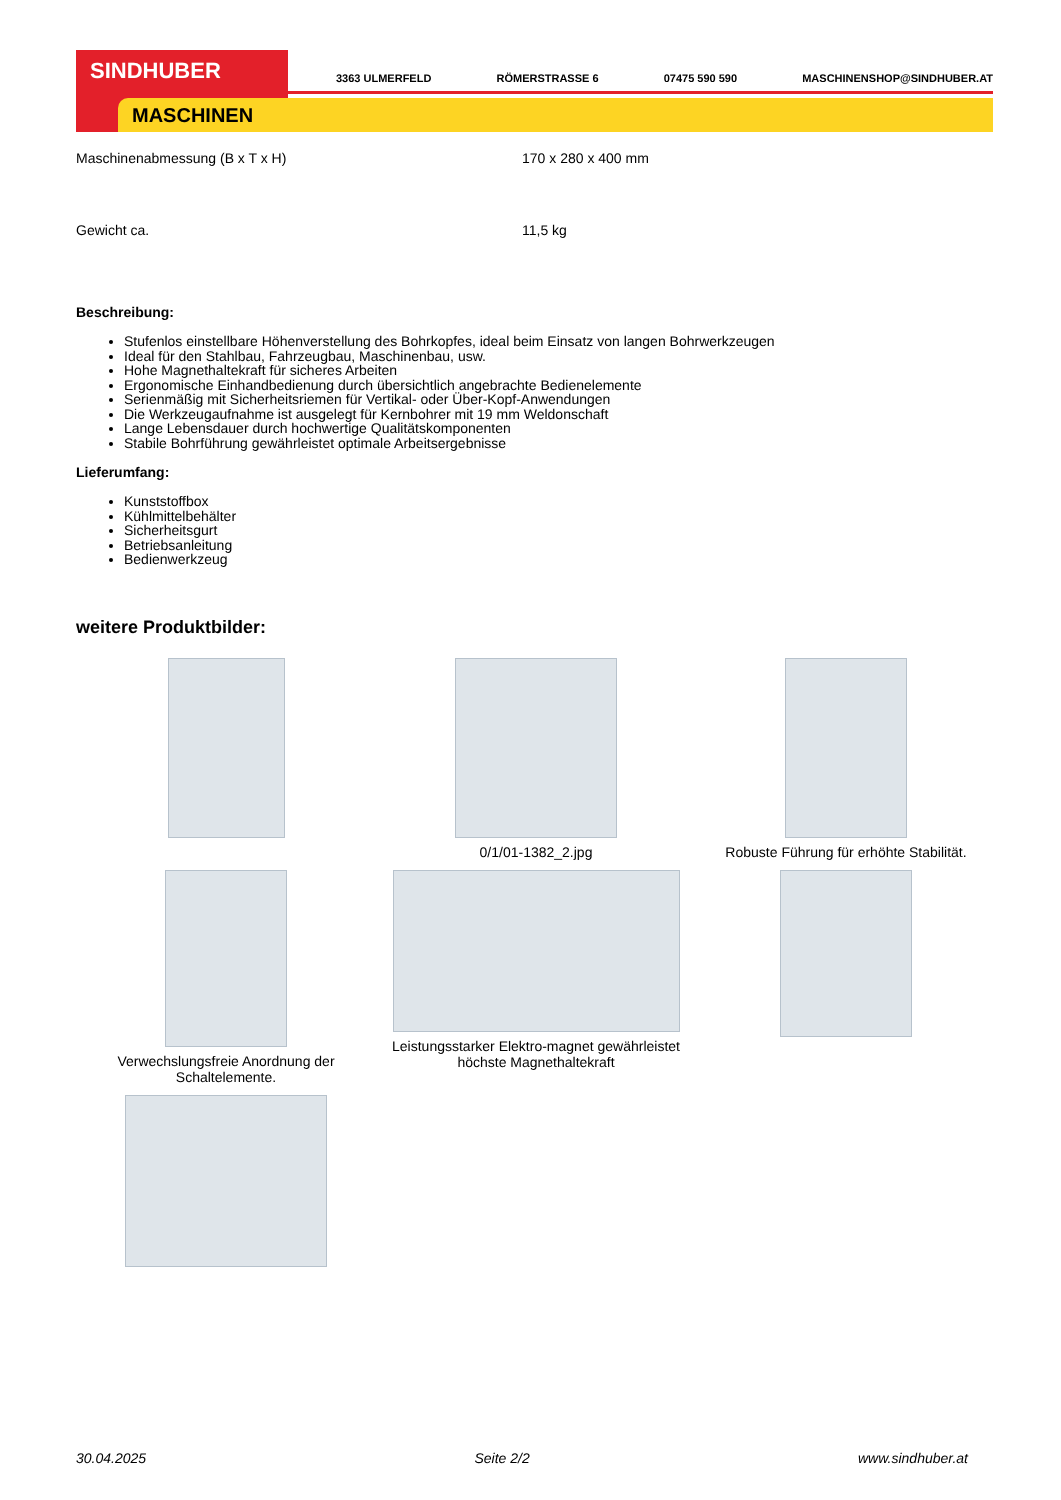SINDHUBER
MASCHINEN
3363 ULMERFELD RÖMERSTRASSE 6 07475 590 590 MASCHINENSHOP@SINDHUBER.AT
| Maschinenabmessung (B x T x H) | 170 x 280 x 400 mm |
| Gewicht ca. | 11,5 kg |
Beschreibung:
Stufenlos einstellbare Höhenverstellung des Bohrkopfes, ideal beim Einsatz von langen Bohrwerkzeugen
Ideal für den Stahlbau, Fahrzeugbau, Maschinenbau, usw.
Hohe Magnethaltekraft für sicheres Arbeiten
Ergonomische Einhandbedienung durch übersichtlich angebrachte Bedienelemente
Serienmäßig mit Sicherheitsriemen für Vertikal- oder Über-Kopf-Anwendungen
Die Werkzeugaufnahme ist ausgelegt für Kernbohrer mit 19 mm Weldonschaft
Lange Lebensdauer durch hochwertige Qualitätskomponenten
Stabile Bohrführung gewährleistet optimale Arbeitsergebnisse
Lieferumfang:
Kunststoffbox
Kühlmittelbehälter
Sicherheitsgurt
Betriebsanleitung
Bedienwerkzeug
weitere Produktbilder:
0/1/01-1382_2.jpg
Robuste Führung für erhöhte Stabilität.
Verwechslungsfreie Anordnung der Schaltelemente.
Leistungsstarker Elektro-magnet gewährleistet höchste Magnethaltekraft
30.04.2025 Seite 2/2 www.sindhuber.at